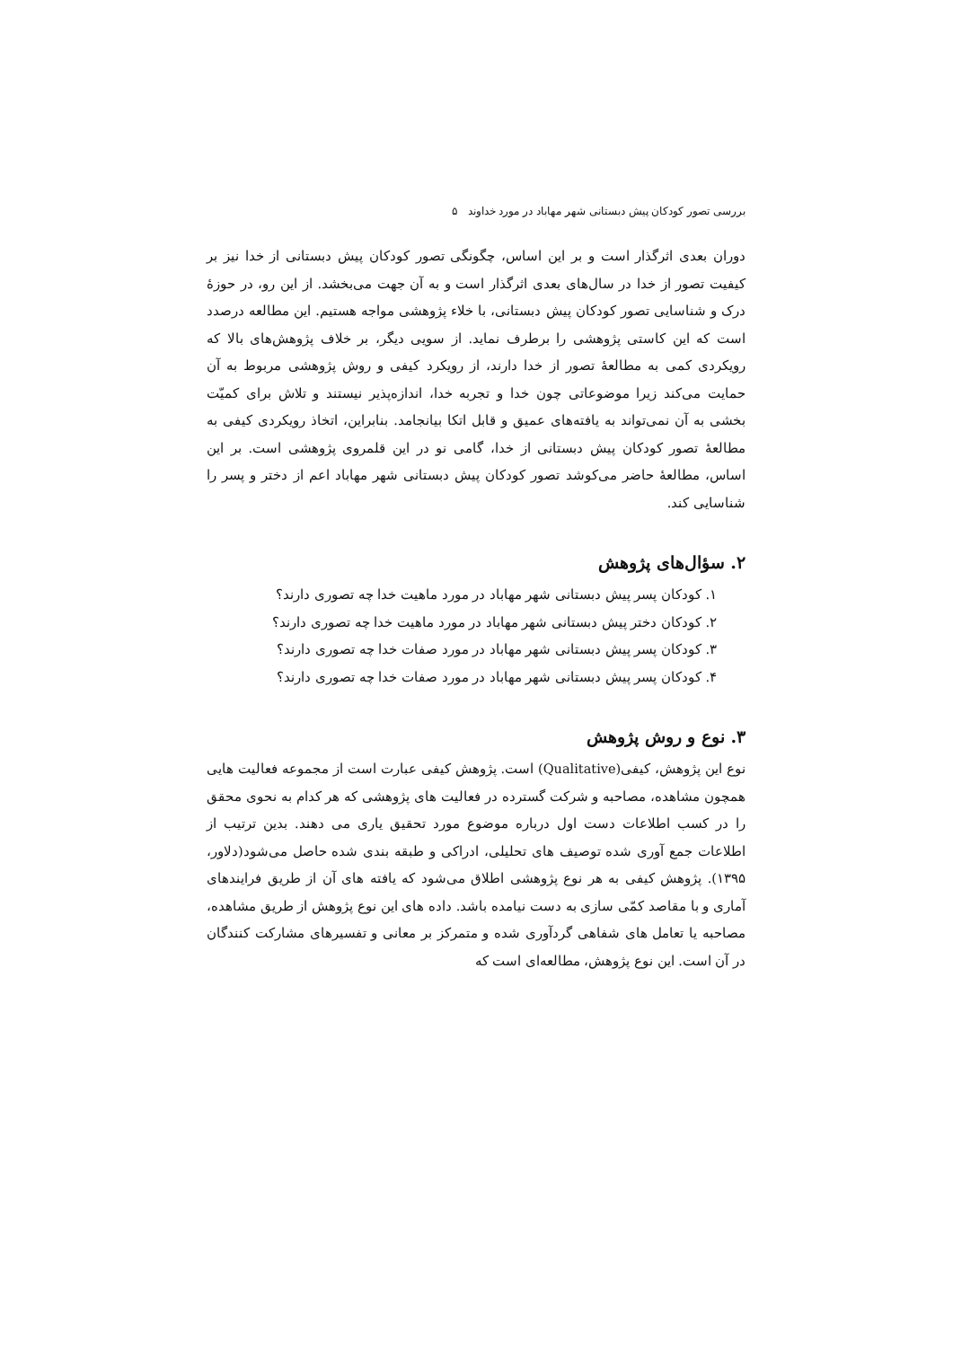بررسی تصور کودکان پیش دبستانی شهر مهاباد در مورد خداوند ۵
دوران بعدی اثرگذار است و بر این اساس، چگونگی تصور کودکان پیش دبستانی از خدا نیز بر کیفیت تصور از خدا در سال‌های بعدی اثرگذار است و به آن جهت می‌بخشد. از این رو، در حوزهٔ درک و شناسایی تصور کودکان پیش دبستانی، با خلاء پژوهشی مواجه هستیم. این مطالعه درصدد است که این کاستی پژوهشی را برطرف نماید. از سویی دیگر، بر خلاف پژوهش‌های بالا که رویکردی کمی به مطالعهٔ تصور از خدا دارند، از رویکرد کیفی و روش پژوهشی مربوط به آن حمایت می‌کند زیرا موضوعاتی چون خدا و تجربه خدا، اندازه‌پذیر نیستند و تلاش برای کمیّت بخشی به آن نمی‌تواند به یافته‌های عمیق و قابل اتکا بیانجامد. بنابراین، اتخاذ رویکردی کیفی به مطالعهٔ تصور کودکان پیش دبستانی از خدا، گامی نو در این قلمروی پژوهشی است. بر این اساس، مطالعهٔ حاضر می‌کوشد تصور کودکان پیش دبستانی شهر مهاباد اعم از دختر و پسر را شناسایی کند.
۲. سؤال‌های پژوهش
۱. کودکان پسر پیش دبستانی شهر مهاباد در مورد ماهیت خدا چه تصوری دارند؟
۲. کودکان دختر پیش دبستانی شهر مهاباد در مورد ماهیت خدا چه تصوری دارند؟
۳. کودکان پسر پیش دبستانی شهر مهاباد در مورد صفات خدا چه تصوری دارند؟
۴. کودکان پسر پیش دبستانی شهر مهاباد در مورد صفات خدا چه تصوری دارند؟
۳. نوع و روش پژوهش
نوع این پژوهش، کیفی(Qualitative) است. پژوهش کیفی عبارت است از مجموعه فعالیت هایی همچون مشاهده، مصاحبه و شرکت گسترده در فعالیت های پژوهشی که هر کدام به نحوی محقق را در کسب اطلاعات دست اول درباره موضوع مورد تحقیق یاری می دهند. بدین ترتیب از اطلاعات جمع آوری شده توصیف های تحلیلی، ادراکی و طبقه بندی شده حاصل می‌شود(دلاور، ۱۳۹۵). پژوهش کیفی به هر نوع پژوهشی اطلاق می‌شود که یافته های آن از طریق فرایندهای آماری و با مقاصد کمّی سازی به دست نیامده باشد. داده های این نوع پژوهش از طریق مشاهده، مصاحبه یا تعامل های شفاهی گردآوری شده و متمرکز بر معانی و تفسیرهای مشارکت کنندگان در آن است. این نوع پژوهش، مطالعه‌ای است که